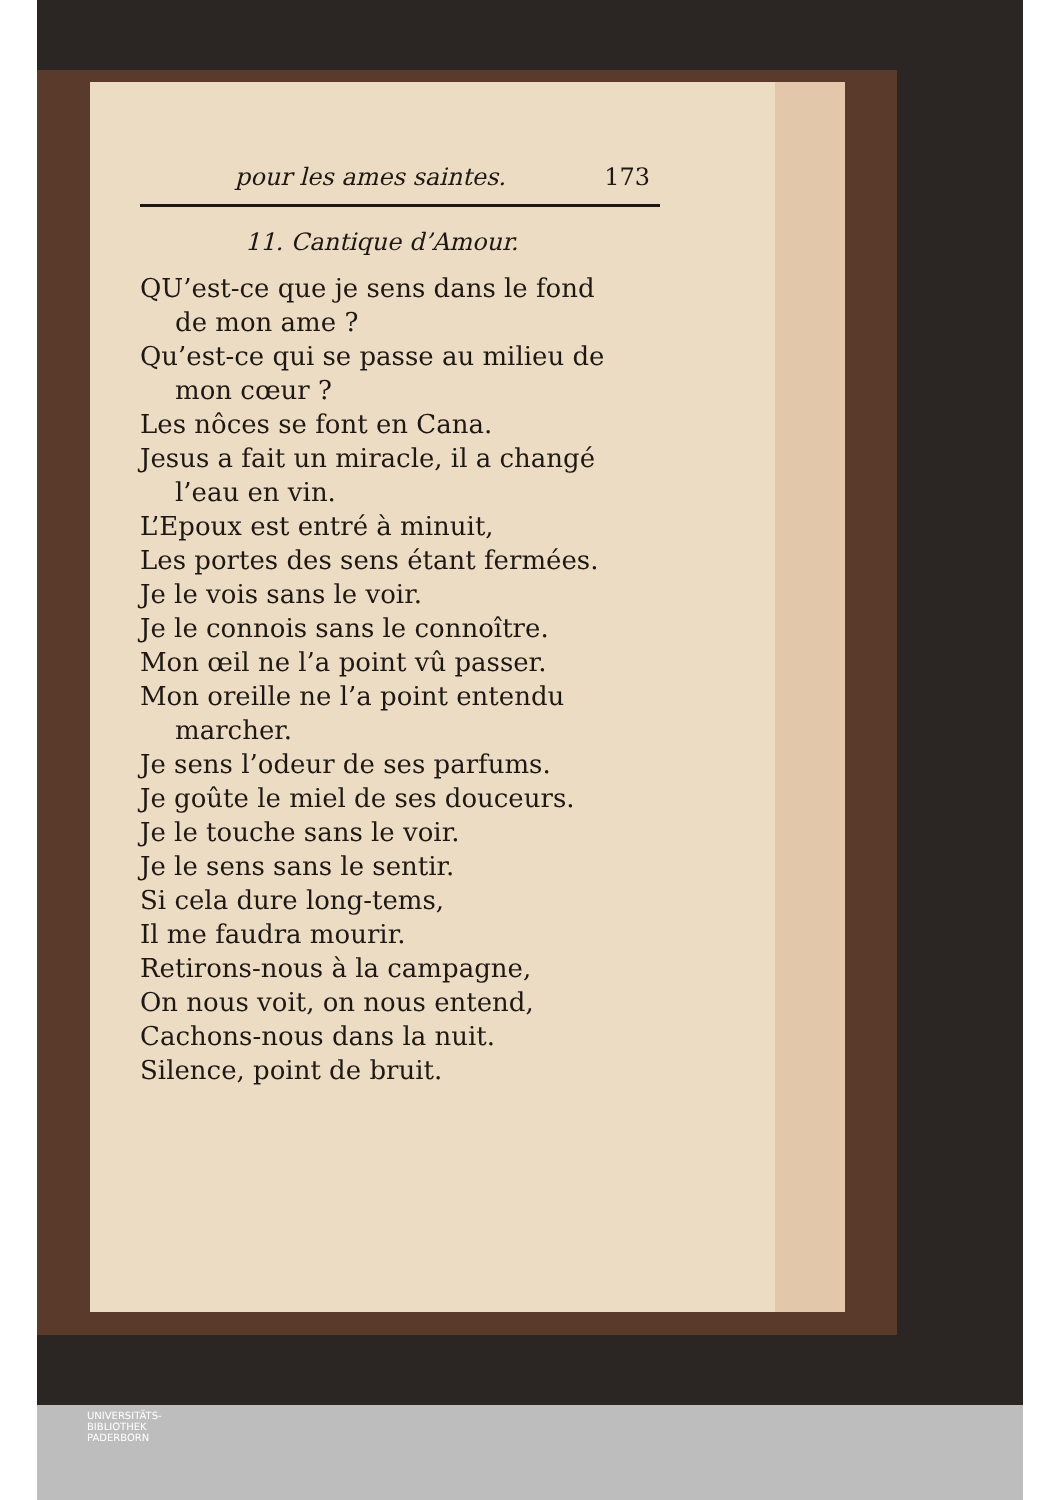pour les ames saintes. 173
11. Cantique d’Amour.
QU’est-ce que je sens dans le fond
de mon ame ?
Qu’est-ce qui se passe au milieu de
mon cœur ?
Les nôces se font en Cana.
Jesus a fait un miracle, il a changé
l’eau en vin.
L’Epoux est entré à minuit,
Les portes des sens étant fermées.
Je le vois sans le voir.
Je le connois sans le connoître.
Mon œil ne l’a point vû passer.
Mon oreille ne l’a point entendu
marcher.
Je sens l’odeur de ses parfums.
Je goûte le miel de ses douceurs.
Je le touche sans le voir.
Je le sens sans le sentir.
Si cela dure long-tems,
Il me faudra mourir.
Retirons-nous à la campagne,
On nous voit, on nous entend,
Cachons-nous dans la nuit.
Silence, point de bruit.
UNIVERSITÄTS-
BIBLIOTHEK
PADERBORN